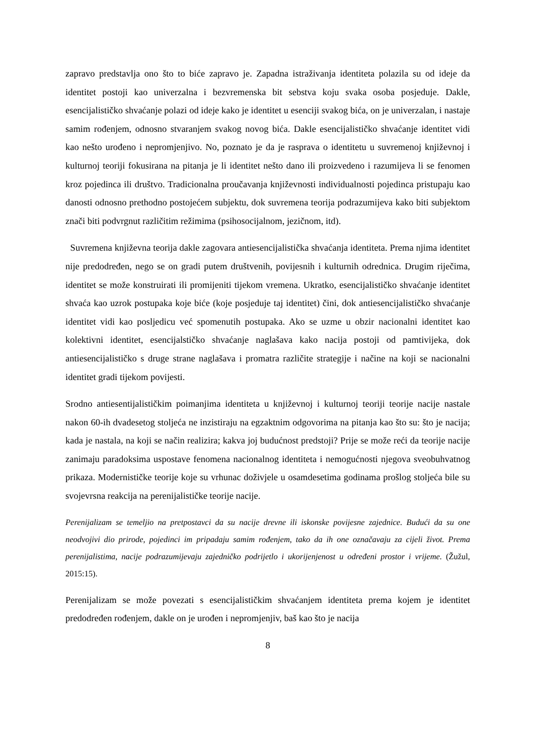zapravo predstavlja ono što to biće zapravo je. Zapadna istraživanja identiteta polazila su od ideje da identitet postoji kao univerzalna i bezvremenska bit sebstva koju svaka osoba posjeduje. Dakle, esencijalističko shvaćanje polazi od ideje kako je identitet u esenciji svakog bića, on je univerzalan, i nastaje samim rođenjem, odnosno stvaranjem svakog novog bića. Dakle esencijalističko shvaćanje identitet vidi kao nešto urođeno i nepromjenjivo. No, poznato je da je rasprava o identitetu u suvremenoj književnoj i kulturnoj teoriji fokusirana na pitanja je li identitet nešto dano ili proizvedeno i razumijeva li se fenomen kroz pojedinca ili društvo. Tradicionalna proučavanja književnosti individualnosti pojedinca pristupaju kao danosti odnosno prethodno postojećem subjektu, dok suvremena teorija podrazumijeva kako biti subjektom znači biti podvrgnut različitim režimima (psihosocijalnom, jezičnom, itd).
Suvremena književna teorija dakle zagovara antiesencijalistička shvaćanja identiteta. Prema njima identitet nije predodređen, nego se on gradi putem društvenih, povijesnih i kulturnih odrednica. Drugim riječima, identitet se može konstruirati ili promijeniti tijekom vremena. Ukratko, esencijalističko shvaćanje identitet shvaća kao uzrok postupaka koje biće (koje posjeduje taj identitet) čini, dok antiesencijalističko shvaćanje identitet vidi kao posljedicu već spomenutih postupaka. Ako se uzme u obzir nacionalni identitet kao kolektivni identitet, esencijalstičko shvaćanje naglašava kako nacija postoji od pamtivijeka, dok antiesencijalističko s druge strane naglašava i promatra različite strategije i načine na koji se nacionalni identitet gradi tijekom povijesti.
Srodno antiesentijalističkim poimanjima identiteta u književnoj i kulturnoj teoriji teorije nacije nastale nakon 60-ih dvadesetog stoljeća ne inzistiraju na egzaktnim odgovorima na pitanja kao što su: što je nacija; kada je nastala, na koji se način realizira; kakva joj budućnost predstoji? Prije se može reći da teorije nacije zanimaju paradoksima uspostave fenomena nacionalnog identiteta i nemogućnosti njegova sveobuhvatnog prikaza. Modernističke teorije koje su vrhunac doživjele u osamdesetima godinama prošlog stoljeća bile su svojevrsna reakcija na perenijalističke teorije nacije.
Perenijalizam se temeljio na pretpostavci da su nacije drevne ili iskonske povijesne zajednice. Budući da su one neodvojivi dio prirode, pojedinci im pripadaju samim rođenjem, tako da ih one označavaju za cijeli život. Prema perenijalistima, nacije podrazumijevaju zajedničko podrijetlo i ukorijenjenost u određeni prostor i vrijeme. (Žužul, 2015:15).
Perenijalizam se može povezati s esencijalističkim shvaćanjem identiteta prema kojem je identitet predodređen rođenjem, dakle on je urođen i nepromjenjiv, baš kao što je nacija
8